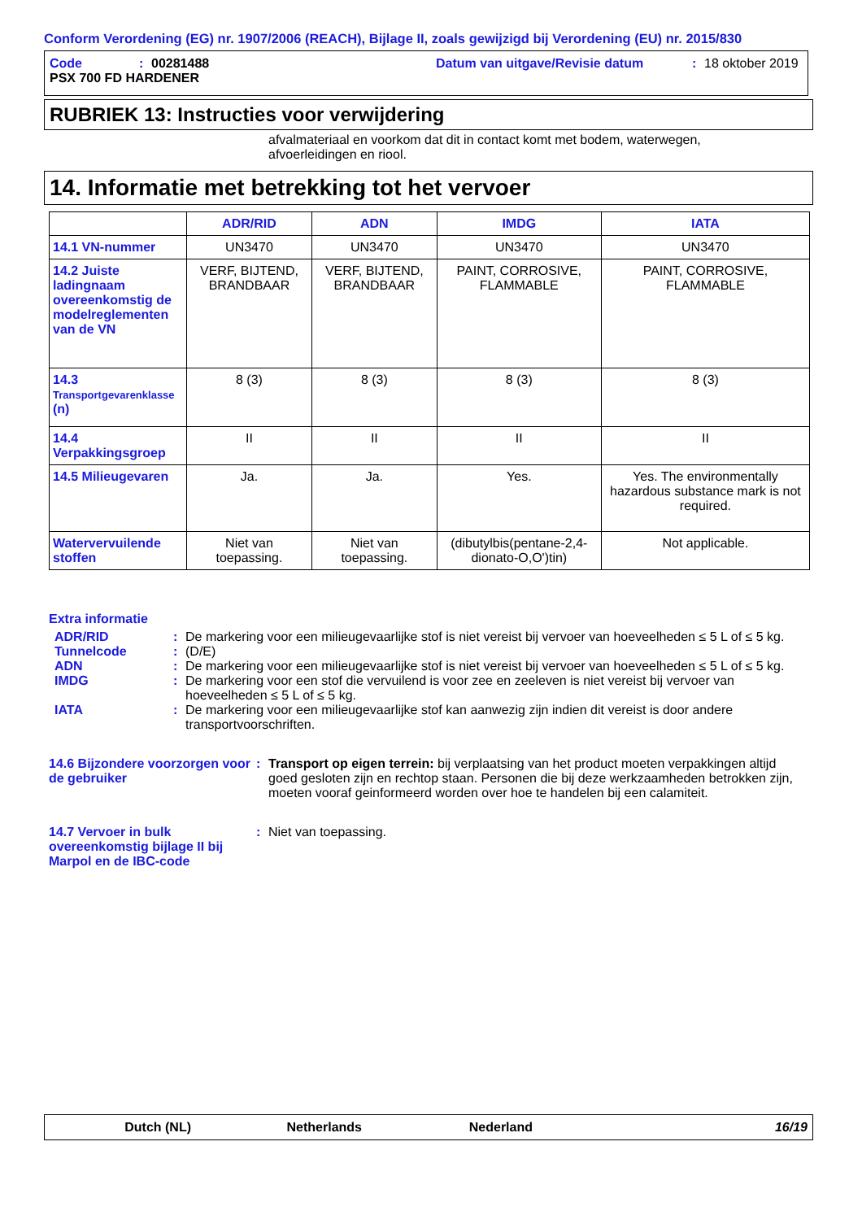Conform Verordening (EG) nr. 1907/2006 (REACH), Bijlage II, zoals gewijzigd bij Verordening (EU) nr. 2015/830
Code: 00281488 Datum van uitgave/Revisie datum: 18 oktober 2019
PSX 700 FD HARDENER
RUBRIEK 13: Instructies voor verwijdering
afvalmateriaal en voorkom dat dit in contact komt met bodem, waterwegen, afvoerleidingen en riool.
14. Informatie met betrekking tot het vervoer
| | ADR/RID | ADN | IMDG | IATA |
| --- | --- | --- | --- | --- |
| 14.1 VN-nummer | UN3470 | UN3470 | UN3470 | UN3470 |
| 14.2 Juiste ladingnaam overeenkomstig de modelreglementen van de VN | VERF, BIJTEND, BRANDBAAR | VERF, BIJTEND, BRANDBAAR | PAINT, CORROSIVE, FLAMMABLE | PAINT, CORROSIVE, FLAMMABLE |
| 14.3 Transportgevarenklasse (n) | 8 (3) | 8 (3) | 8 (3) | 8 (3) |
| 14.4 Verpakkingsgroep | II | II | II | II |
| 14.5 Milieugevaren | Ja. | Ja. | Yes. | Yes. The environmentally hazardous substance mark is not required. |
| Watervervuilende stoffen | Niet van toepassing. | Niet van toepassing. | (dibutylbis(pentane-2,4-dionato-O,O')tin) | Not applicable. |
Extra informatie
ADR/RID: De markering voor een milieugevaarlijke stof is niet vereist bij vervoer van hoeveelheden ≤ 5 L of ≤ 5 kg.
Tunnelcode: (D/E)
ADN: De markering voor een milieugevaarlijke stof is niet vereist bij vervoer van hoeveelheden ≤ 5 L of ≤ 5 kg.
IMDG: De markering voor een stof die vervuilend is voor zee en zeeleven is niet vereist bij vervoer van hoeveelheden ≤ 5 L of ≤ 5 kg.
IATA: De markering voor een milieugevaarlijke stof kan aanwezig zijn indien dit vereist is door andere transportvoorschriften.
14.6 Bijzondere voorzorgen voor de gebruiker: Transport op eigen terrein: bij verplaatsing van het product moeten verpakkingen altijd goed gesloten zijn en rechtop staan. Personen die bij deze werkzaamheden betrokken zijn, moeten vooraf geinformeerd worden over hoe te handelen bij een calamiteit.
14.7 Vervoer in bulk overeenkomstig bijlage II bij Marpol en de IBC-code: Niet van toepassing.
Dutch (NL) Netherlands Nederland 16/19